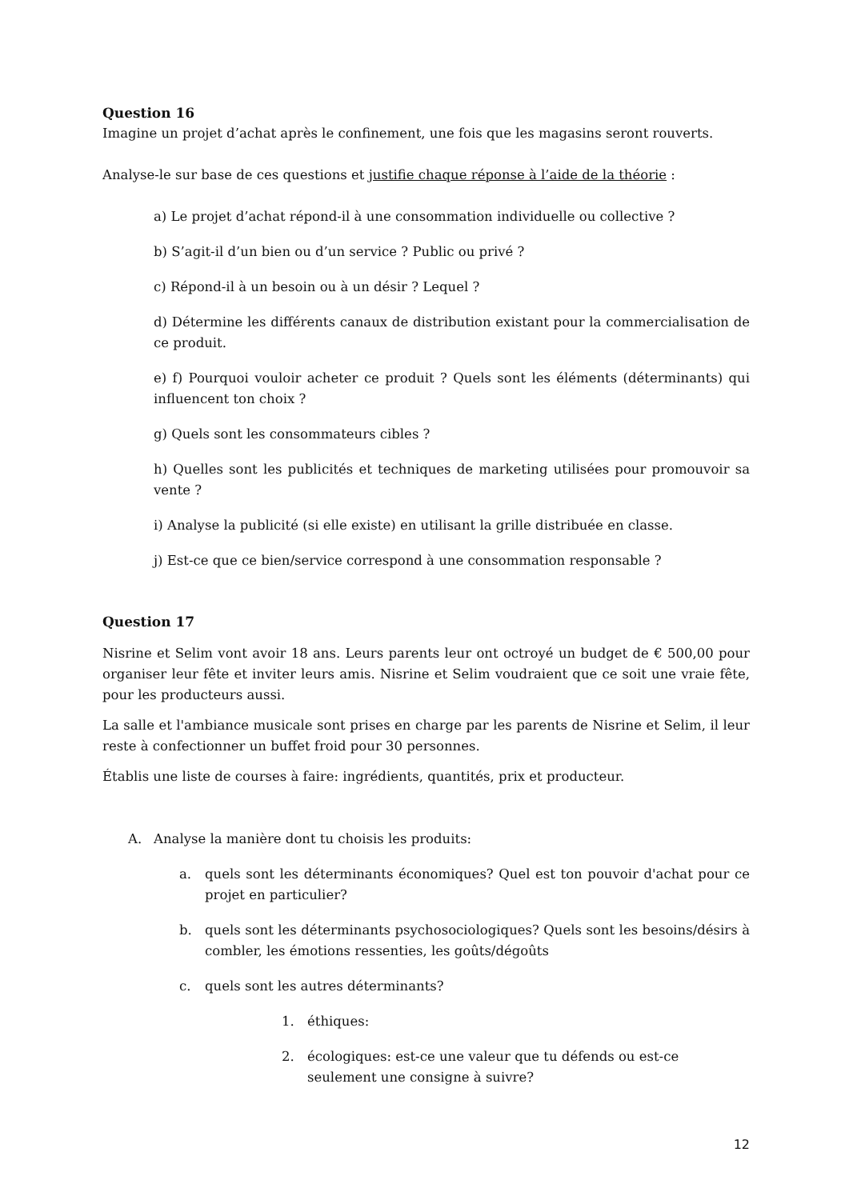Question 16
Imagine un projet d’achat après le confinement, une fois que les magasins seront rouverts.
Analyse-le sur base de ces questions et justifie chaque réponse à l’aide de la théorie :
a) Le projet d’achat répond-il à une consommation individuelle ou collective ?
b) S’agit-il d’un bien ou d’un service ? Public ou privé ?
c) Répond-il à un besoin ou à un désir ? Lequel ?
d) Détermine les différents canaux de distribution existant pour la commercialisation de ce produit.
e) f) Pourquoi vouloir acheter ce produit ? Quels sont les éléments (déterminants) qui influencent ton choix ?
g) Quels sont les consommateurs cibles ?
h) Quelles sont les publicités et techniques de marketing utilisées pour promouvoir sa vente ?
i) Analyse la publicité (si elle existe) en utilisant la grille distribuée en classe.
j) Est-ce que ce bien/service correspond à une consommation responsable ?
Question 17
Nisrine et Selim vont avoir 18 ans. Leurs parents leur ont octroyé un budget de € 500,00 pour organiser leur fête et inviter leurs amis. Nisrine et Selim voudraient que ce soit une vraie fête, pour les producteurs aussi.
La salle et l'ambiance musicale sont prises en charge par les parents de Nisrine et Selim, il leur reste à confectionner un buffet froid pour 30 personnes.
Établis une liste de courses à faire: ingrédients, quantités, prix et producteur.
A. Analyse la manière dont tu choisis les produits:
a. quels sont les déterminants économiques? Quel est ton pouvoir d'achat pour ce projet en particulier?
b. quels sont les déterminants psychosociologiques? Quels sont les besoins/désirs à combler, les émotions ressenties, les goûts/dégoûts
c. quels sont les autres déterminants?
1. éthiques:
2. écologiques: est-ce une valeur que tu défends ou est-ce seulement une consigne à suivre?
12